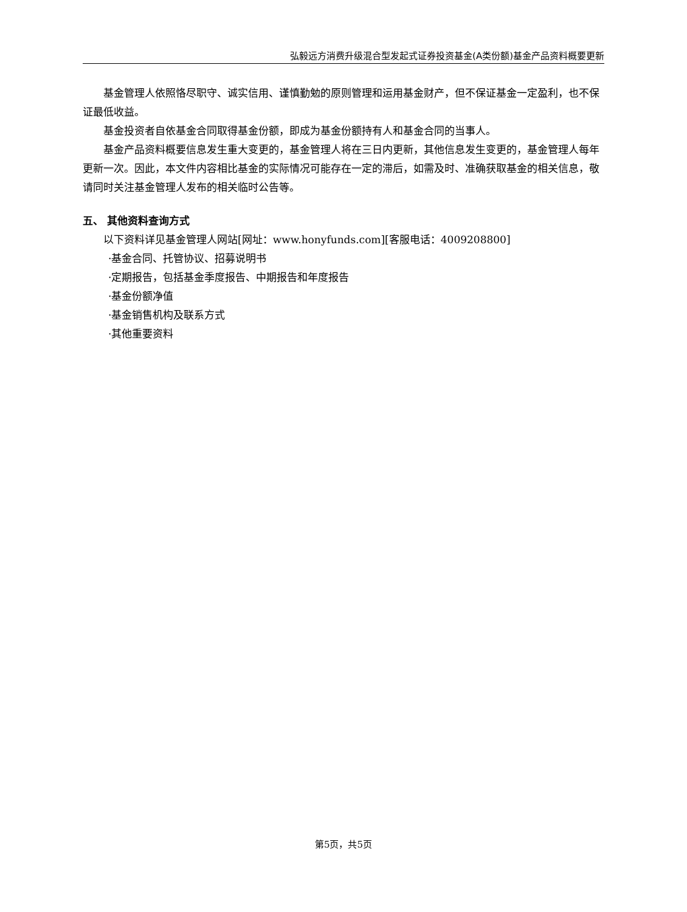弘毅远方消费升级混合型发起式证券投资基金(A类份额)基金产品资料概要更新
基金管理人依照恪尽职守、诚实信用、谨慎勤勉的原则管理和运用基金财产，但不保证基金一定盈利，也不保证最低收益。
基金投资者自依基金合同取得基金份额，即成为基金份额持有人和基金合同的当事人。
基金产品资料概要信息发生重大变更的，基金管理人将在三日内更新，其他信息发生变更的，基金管理人每年更新一次。因此，本文件内容相比基金的实际情况可能存在一定的滞后，如需及时、准确获取基金的相关信息，敬请同时关注基金管理人发布的相关临时公告等。
五、 其他资料查询方式
以下资料详见基金管理人网站[网址：www.honyfunds.com][客服电话：4009208800]
·基金合同、托管协议、招募说明书
·定期报告，包括基金季度报告、中期报告和年度报告
·基金份额净值
·基金销售机构及联系方式
·其他重要资料
第5页，共5页